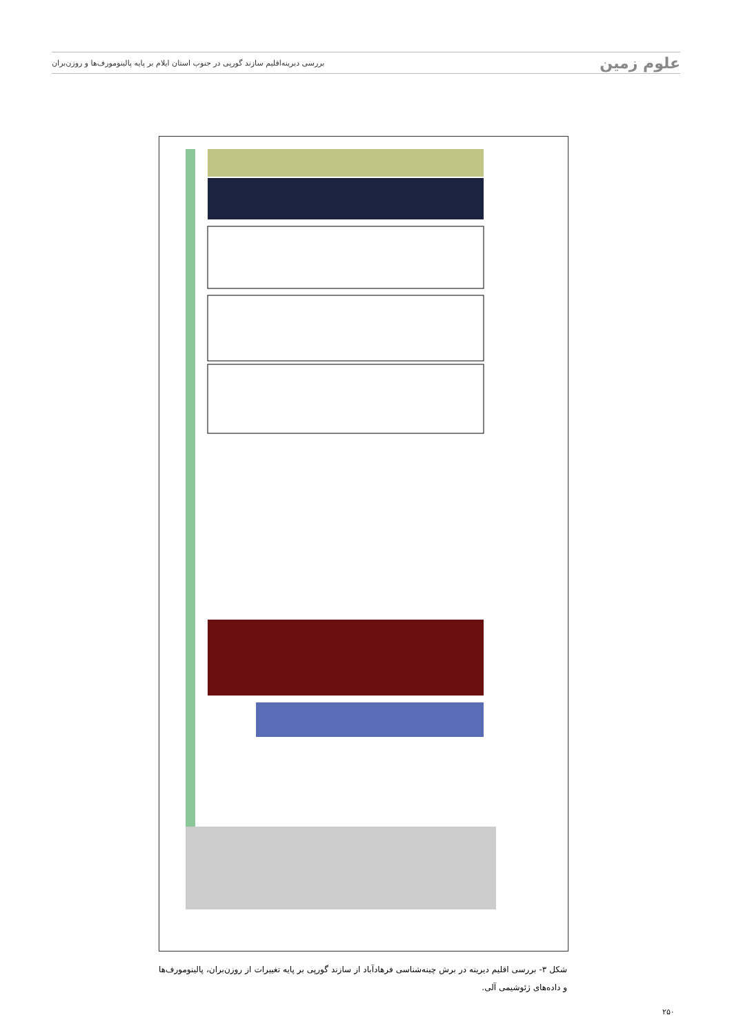علوم زمین بررسی دیرینه‌اقلیم سازند گورپی در جنوب استان ایلام بر پایه پالینومورف‌ها و روزن‌بران
شکل ۳- بررسی اقلیم دیرینه در برش چینه‌شناسی فرهادآباد از سازند گورپی بر پایه تغییرات از روزن‌بران، پالینومورف‌ها و داده‌های ژئوشیمی آلی.
۲۵۰